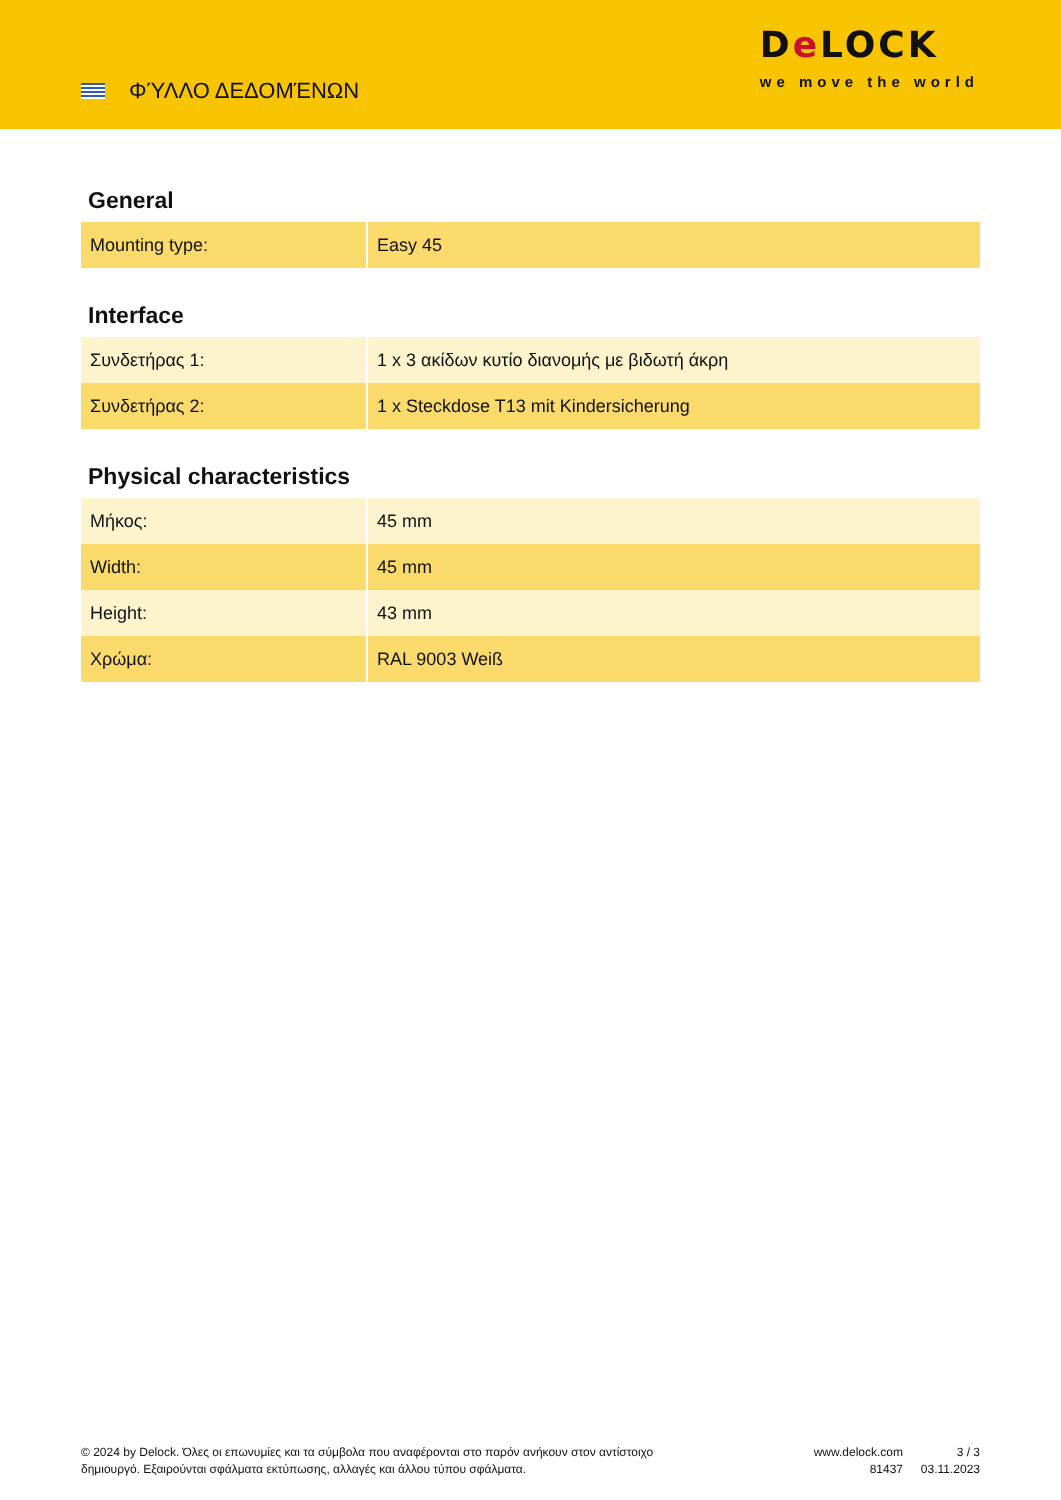ΦΎΛΛΟ ΔΕΔΟΜΈΝΩΝ
De LOCK
we move the world
General
| Mounting type: | Easy 45 |
Interface
| Συνδετήρας 1: | 1 x 3 ακίδων κυτίο διανομής με βιδωτή άκρη |
| Συνδετήρας 2: | 1 x Steckdose T13 mit Kindersicherung |
Physical characteristics
| Μήκος: | 45 mm |
| Width: | 45 mm |
| Height: | 43 mm |
| Χρώμα: | RAL 9003 Weiß |
© 2024 by Delock. Όλες οι επωνυμίες και τα σύμβολα που αναφέρονται στο παρόν ανήκουν στον αντίστοιχο δημιουργό. Εξαιρούνται σφάλματα εκτύπωσης, αλλαγές και άλλου τύπου σφάλματα.
www.delock.com
81437
3 / 3
03.11.2023